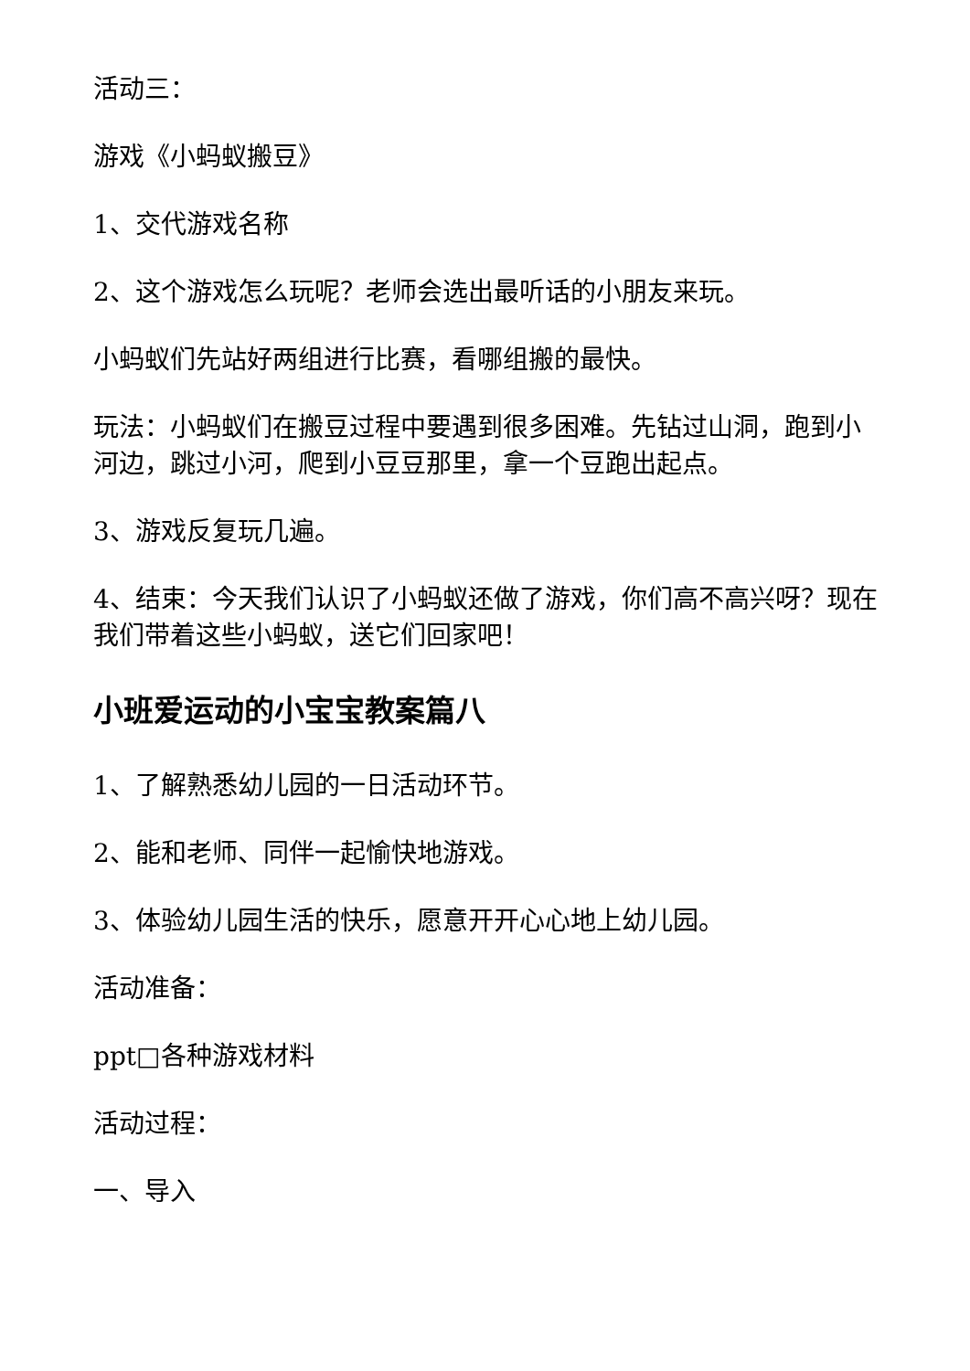活动三：
游戏《小蚂蚁搬豆》
1、交代游戏名称
2、这个游戏怎么玩呢？老师会选出最听话的小朋友来玩。
小蚂蚁们先站好两组进行比赛，看哪组搬的最快。
玩法：小蚂蚁们在搬豆过程中要遇到很多困难。先钻过山洞，跑到小河边，跳过小河，爬到小豆豆那里，拿一个豆跑出起点。
3、游戏反复玩几遍。
4、结束：今天我们认识了小蚂蚁还做了游戏，你们高不高兴呀？现在我们带着这些小蚂蚁，送它们回家吧！
小班爱运动的小宝宝教案篇八
1、了解熟悉幼儿园的一日活动环节。
2、能和老师、同伴一起愉快地游戏。
3、体验幼儿园生活的快乐，愿意开开心心地上幼儿园。
活动准备：
ppt□各种游戏材料
活动过程：
一、导入